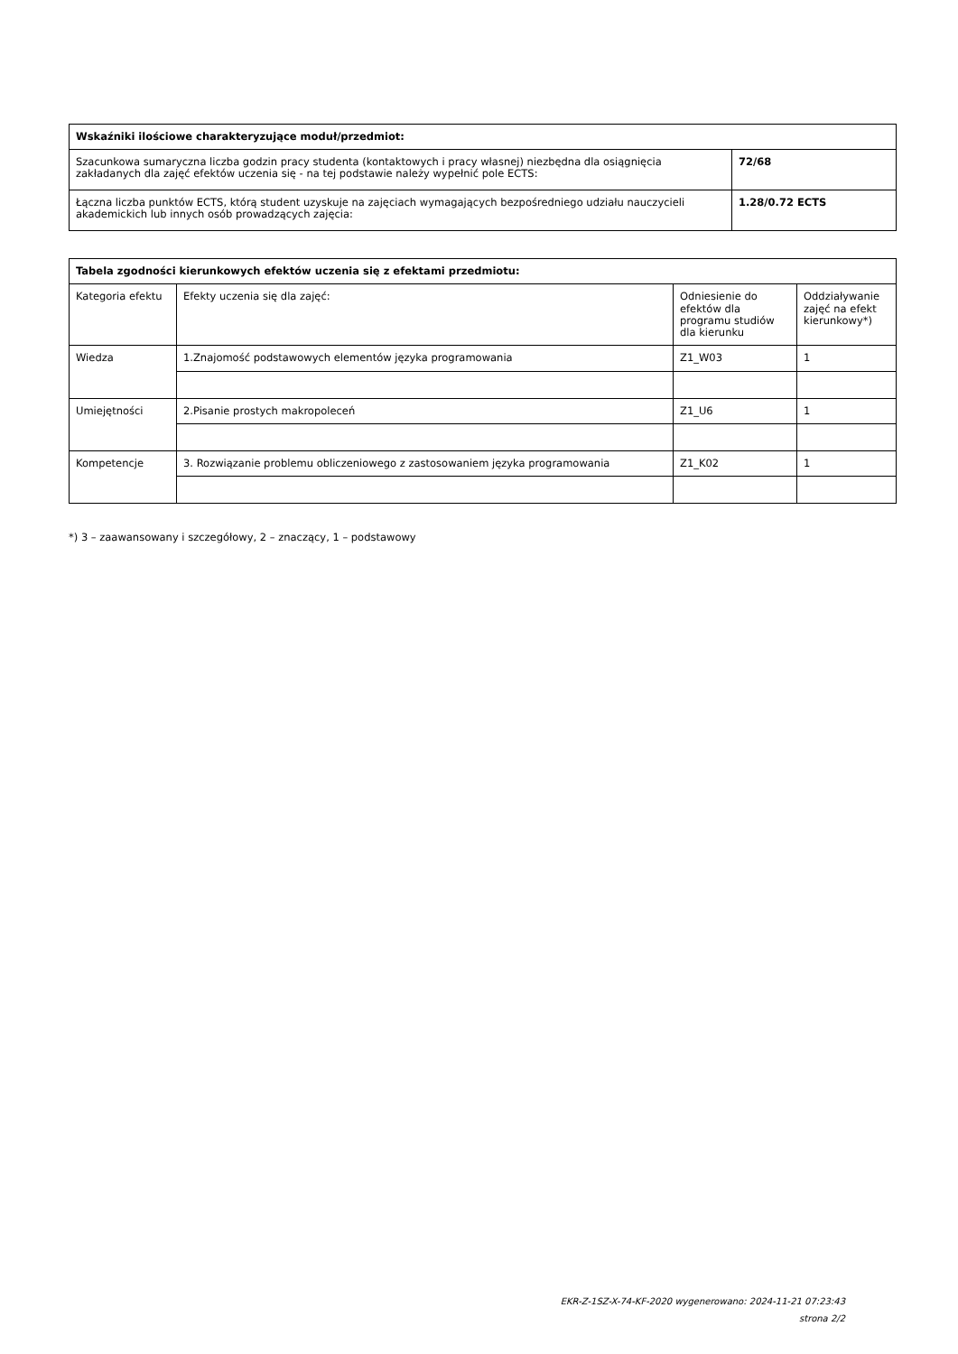| Wskaźniki ilościowe charakteryzujące moduł/przedmiot: | |
| --- | --- |
| Szacunkowa sumaryczna liczba godzin pracy studenta (kontaktowych i pracy własnej) niezbędna dla osiągnięcia zakładanych dla zajęć efektów uczenia się - na tej podstawie należy wypełnić pole ECTS: | 72/68 |
| Łączna liczba punktów ECTS, którą student uzyskuje na zajęciach wymagających bezpośredniego udziału nauczycieli akademickich lub innych osób prowadzących zajęcia: | 1.28/0.72 ECTS |
| Tabela zgodności kierunkowych efektów uczenia się z efektami przedmiotu: | | | |
| --- | --- | --- | --- |
| Kategoria efektu | Efekty uczenia się dla zajęć: | Odniesienie do efektów dla programu studiów dla kierunku | Oddziaływanie zajęć na efekt kierunkowy*) |
| Wiedza | 1.Znajomość podstawowych elementów języka programowania | Z1_W03 | 1 |
| Umiejętności | 2.Pisanie prostych makropoleceń | Z1_U6 | 1 |
| Kompetencje | 3. Rozwiązanie problemu obliczeniowego z zastosowaniem języka programowania | Z1_K02 | 1 |
*) 3 – zaawansowany i szczegółowy, 2 – znaczący, 1 – podstawowy
EKR-Z-1SZ-X-74-KF-2020 wygenerowano: 2024-11-21 07:23:43
strona 2/2